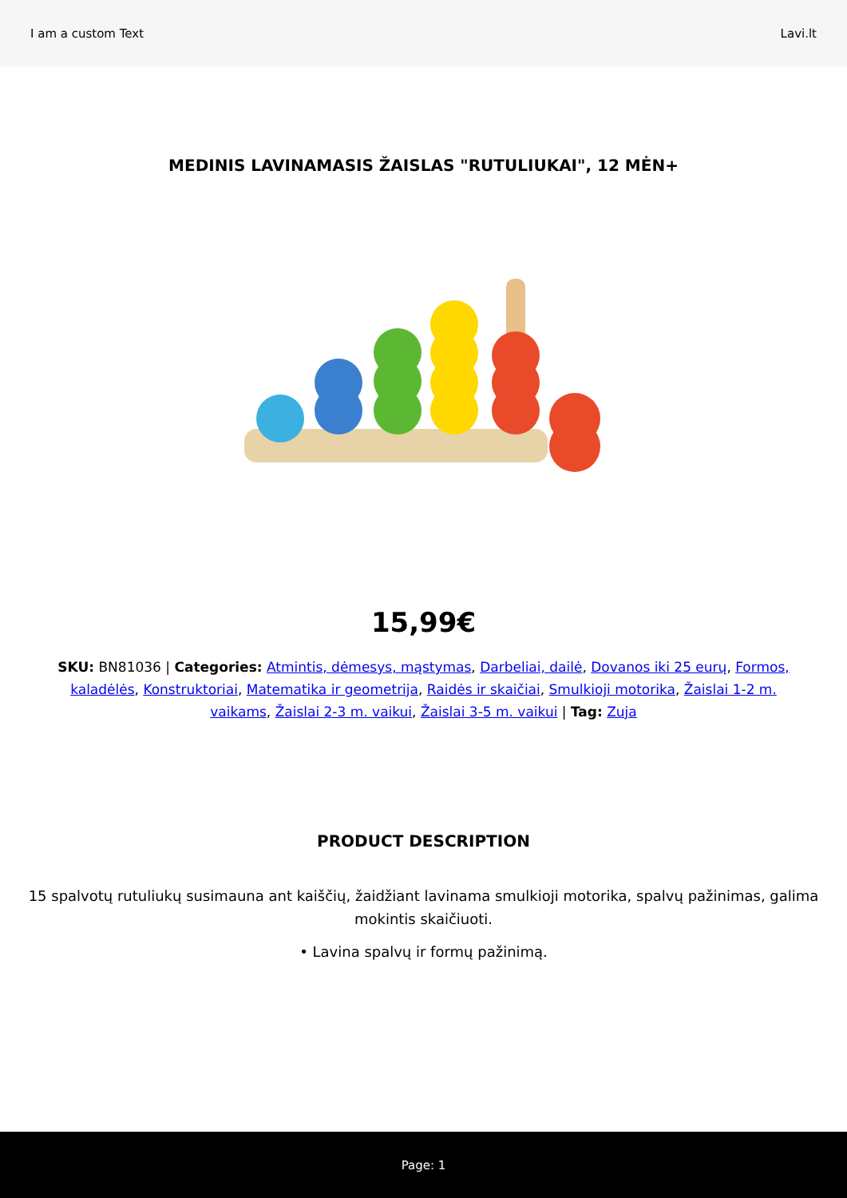I am a custom Text Lavi.lt
MEDINIS LAVINAMASIS ŽAISLAS "RUTULIUKAI", 12 MĖN+
15,99€
SKU: BN81036 | Categories: Atmintis, dėmesys, mąstymas, Darbeliai, dailė, Dovanos iki 25 eurų, Formos, kaladėlės, Konstruktoriai, Matematika ir geometrija, Raidės ir skaičiai, Smulkioji motorika, Žaislai 1-2 m. vaikams, Žaislai 2-3 m. vaikui, Žaislai 3-5 m. vaikui | Tag: Zuja
PRODUCT DESCRIPTION
15 spalvotų rutuliukų susimauna ant kaiščių, žaidžiant lavinama smulkioji motorika, spalvų pažinimas, galima mokintis skaičiuoti.
• Lavina spalvų ir formų pažinimą.
Page: 1